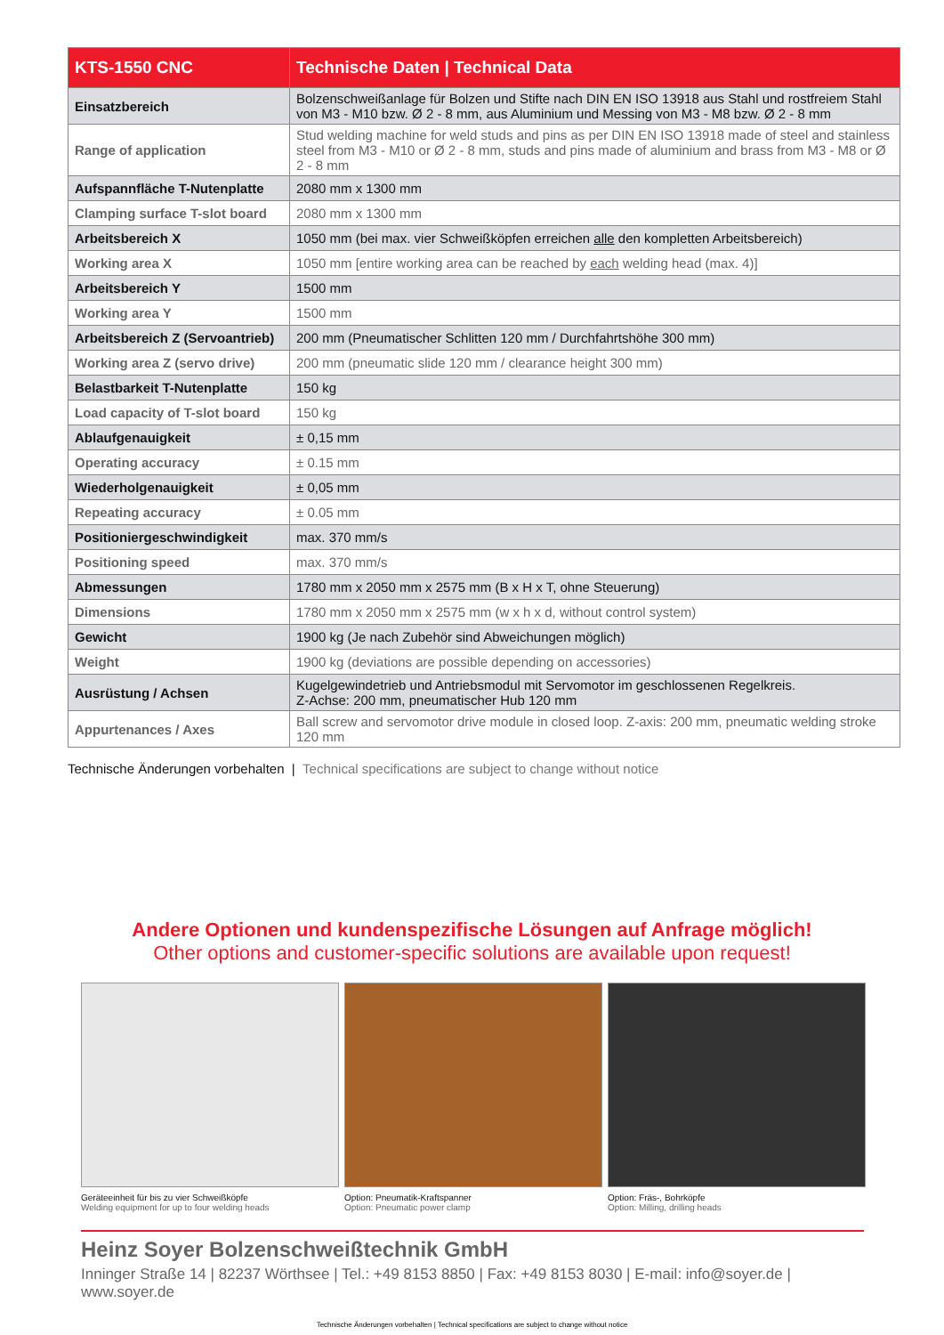| KTS-1550 CNC | Technische Daten / Technical Data |
| --- | --- |
| Einsatzbereich | Bolzenschweißanlage für Bolzen und Stifte nach DIN EN ISO 13918 aus Stahl und rostfreiem Stahl von M3 - M10 bzw. Ø 2 - 8 mm, aus Aluminium und Messing von M3 - M8 bzw. Ø 2 - 8 mm |
| Range of application | Stud welding machine for weld studs and pins as per DIN EN ISO 13918 made of steel and stainless steel from M3 - M10 or Ø 2 - 8 mm, studs and pins made of aluminium and brass from M3 - M8 or Ø 2 - 8 mm |
| Aufspannfläche T-Nutenplatte | 2080 mm x 1300 mm |
| Clamping surface T-slot board | 2080 mm x 1300 mm |
| Arbeitsbereich X | 1050 mm (bei max. vier Schweißköpfen erreichen alle den kompletten Arbeitsbereich) |
| Working area X | 1050 mm [entire working area can be reached by each welding head (max. 4)] |
| Arbeitsbereich Y | 1500 mm |
| Working area Y | 1500 mm |
| Arbeitsbereich Z (Servoantrieb) | 200 mm (Pneumatischer Schlitten 120 mm / Durchfahrtshöhe 300 mm) |
| Working area Z (servo drive) | 200 mm (pneumatic slide 120 mm / clearance height 300 mm) |
| Belastbarkeit T-Nutenplatte | 150 kg |
| Load capacity of T-slot board | 150 kg |
| Ablaufgenauigkeit | ± 0,15 mm |
| Operating accuracy | ± 0.15 mm |
| Wiederholgenauigkeit | ± 0,05 mm |
| Repeating accuracy | ± 0.05 mm |
| Positioniergeschwindigkeit | max. 370 mm/s |
| Positioning speed | max. 370 mm/s |
| Abmessungen | 1780 mm x 2050 mm x 2575 mm (B x H x T, ohne Steuerung) |
| Dimensions | 1780 mm x 2050 mm x 2575 mm (w x h x d, without control system) |
| Gewicht | 1900 kg (Je nach Zubehör sind Abweichungen möglich) |
| Weight | 1900 kg (deviations are possible depending on accessories) |
| Ausrüstung / Achsen | Kugelgewindetrieb und Antriebsmodul mit Servomotor im geschlossenen Regelkreis. Z-Achse: 200 mm, pneumatischer Hub 120 mm |
| Appurtenances / Axes | Ball screw and servomotor drive module in closed loop. Z-axis: 200 mm, pneumatic welding stroke 120 mm |
Technische Änderungen vorbehalten | Technical specifications are subject to change without notice
Andere Optionen und kundenspezifische Lösungen auf Anfrage möglich!
Other options and customer-specific solutions are available upon request!
Geräteeinheit für bis zu vier Schweißköpfe
Welding equipment for up to four welding heads
Option: Pneumatik-Kraftspanner
Option: Pneumatic power clamp
Option: Fräs-, Bohrköpfe
Option: Milling, drilling heads
Heinz Soyer Bolzenschweißtechnik GmbH
Inninger Straße 14 | 82237 Wörthsee | Tel.: +49 8153 8850 | Fax: +49 8153 8030 | E-mail: info@soyer.de | www.soyer.de
Technische Änderungen vorbehalten | Technical specifications are subject to change without notice